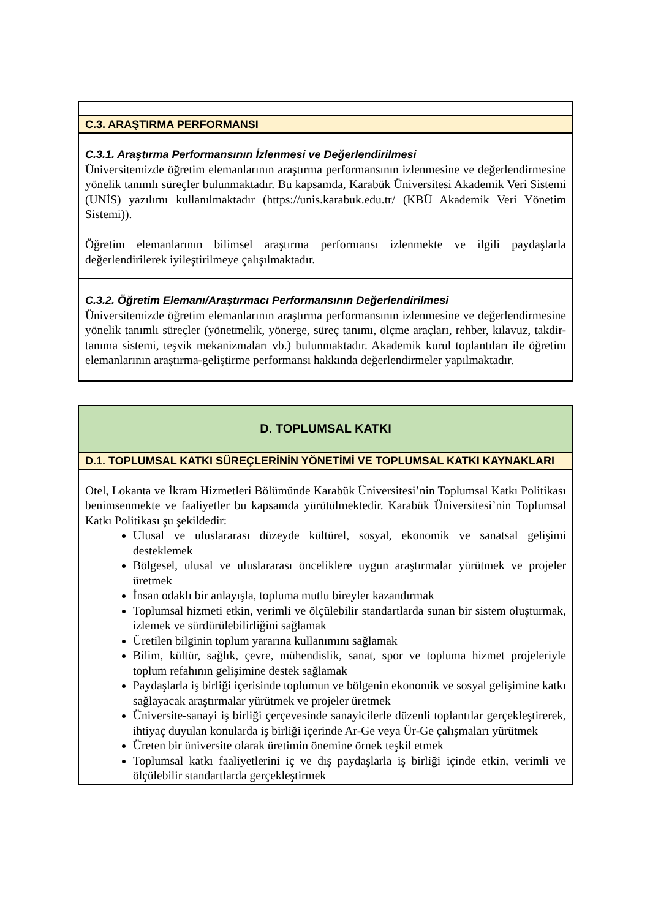| C.3. ARAŞTIRMA PERFORMANSI |
| C.3.1. Araştırma Performansının İzlenmesi ve Değerlendirilmesi Üniversitemizde öğretim elemanlarının araştırma performansının izlenmesine ve değerlendirmesine yönelik tanımlı süreçler bulunmaktadır. Bu kapsamda, Karabük Üniversitesi Akademik Veri Sistemi (UNİS) yazılımı kullanılmaktadır (https://unis.karabuk.edu.tr/ (KBÜ Akademik Veri Yönetim Sistemi)). Öğretim elemanlarının bilimsel araştırma performansı izlenmekte ve ilgili paydaşlarla değerlendirilerek iyileştirilmeye çalışılmaktadır. |
| C.3.2. Öğretim Elemanı/Araştırmacı Performansının Değerlendirilmesi Üniversitemizde öğretim elemanlarının araştırma performansının izlenmesine ve değerlendirmesine yönelik tanımlı süreçler (yönetmelik, yönerge, süreç tanımı, ölçme araçları, rehber, kılavuz, takdir-tanıma sistemi, teşvik mekanizmaları vb.) bulunmaktadır. Akademik kurul toplantıları ile öğretim elemanlarının araştırma-geliştirme performansı hakkında değerlendirmeler yapılmaktadır. |
| D. TOPLUMSAL KATKI |
| D.1. TOPLUMSAL KATKI SÜREÇLERİNİN YÖNETİMİ VE TOPLUMSAL KATKI KAYNAKLARI |
| Otel, Lokanta ve İkram Hizmetleri Bölümünde Karabük Üniversitesi’nin Toplumsal Katkı Politikası benimsenmekte ve faaliyetler bu kapsamda yürütülmektedir. Karabük Üniversitesi’nin Toplumsal Katkı Politikası şu şekildedir: Ulusal ve uluslararası düzeyde kültürel, sosyal, ekonomik ve sanatsal gelişimi desteklemek Bölgesel, ulusal ve uluslararası önceliklere uygun araştırmalar yürütmek ve projeler üretmek İnsan odaklı bir anlayışla, topluma mutlu bireyler kazandırmak Toplumsal hizmeti etkin, verimli ve ölçülebilir standartlarda sunan bir sistem oluşturmak, izlemek ve sürdürülebilirliğini sağlamak Üretilen bilginin toplum yararına kullanımını sağlamak Bilim, kültür, sağlık, çevre, mühendislik, sanat, spor ve topluma hizmet projeleriyle toplum refahının gelişimine destek sağlamak Paydaşlarla iş birliği içerisinde toplumun ve bölgenin ekonomik ve sosyal gelişimine katkı sağlayacak araştırmalar yürütmek ve projeler üretmek Üniversite-sanayi iş birliği çerçevesinde sanayicilerle düzenli toplantılar gerçekleştirerek, ihtiyaç duyulan konularda iş birliği içerinde Ar-Ge veya Ür-Ge çalışmaları yürütmek Üreten bir üniversite olarak üretimin önemine örnek teşkil etmek Toplumsal katkı faaliyetlerini iç ve dış paydaşlarla iş birliği içinde etkin, verimli ve ölçülebilir standartlarda gerçekleştirmek |